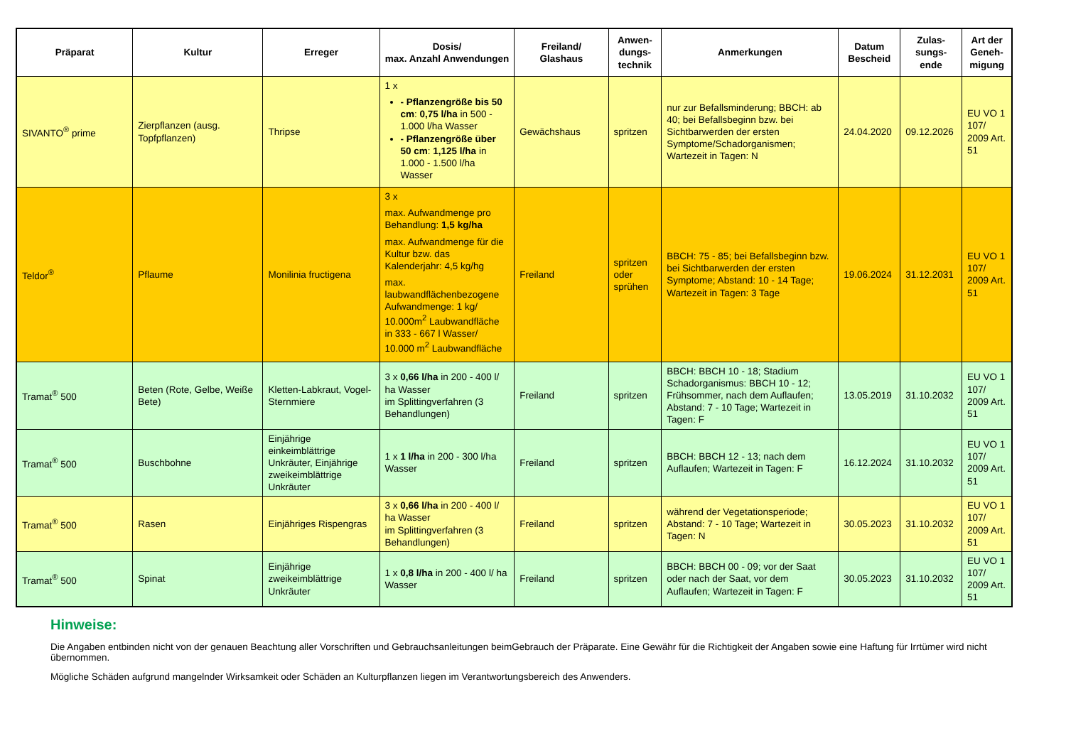| Präparat | Kultur | Erreger | Dosis/ max. Anzahl Anwendungen | Freiland/ Glashaus | Anwen- dungs- technik | Anmerkungen | Datum Bescheid | Zulas- sungs- ende | Art der Geneh- migung |
| --- | --- | --- | --- | --- | --- | --- | --- | --- | --- |
| SIVANTO<sup>®</sup> prime | Zierpflanzen (ausg. Topfpflanzen) | Thripse | 1 x - Pflanzengröße bis 50 cm : 0,75 l/ha in 500 - 1.000 l/ha Wasser - Pflanzengröße über 50 cm : 1,125 l/ha in 1.000 - 1.500 l/ha Wasser | Gewächshaus | spritzen | nur zur Befallsminderung; BBCH: ab 40; bei Befallsbeginn bzw. bei Sichtbarwerden der ersten Symptome/Schadorganismen; Wartezeit in Tagen: N | 24.04.2020 | 09.12.2026 | EU VO 1 107/ 2009 Art. 51 |
| Teldor<sup>®</sup> | Pflaume | Monilinia fructigena | 3 x max. Aufwandmenge pro Behandlung: 1,5 kg/ha max. Aufwandmenge für die Kultur bzw. das Kalenderjahr: 4,5 kg/hg max. laubwandflächenbezogene Aufwandmenge: 1 kg/ 10.000m<sup>2</sup> Laubwandfläche in 333 - 667 l Wasser/ 10.000 m<sup>2</sup> Laubwandfläche | Freiland | spritzen oder sprühen | BBCH: 75 - 85; bei Befallsbeginn bzw. bei Sichtbarwerden der ersten Symptome; Abstand: 10 - 14 Tage; Wartezeit in Tagen: 3 Tage | 19.06.2024 | 31.12.2031 | EU VO 1 107/ 2009 Art. 51 |
| Tramat<sup>®</sup> 500 | Beten (Rote, Gelbe, Weiße Bete) | Kletten-Labkraut, Vogel-Sternmiere | 3 x 0,66 l/ha in 200 - 400 l/ ha Wasser im Splittingverfahren (3 Behandlungen) | Freiland | spritzen | BBCH: BBCH 10 - 18; Stadium Schadorganismus: BBCH 10 - 12; Frühsommer, nach dem Auflaufen; Abstand: 7 - 10 Tage; Wartezeit in Tagen: F | 13.05.2019 | 31.10.2032 | EU VO 1 107/ 2009 Art. 51 |
| Tramat<sup>®</sup> 500 | Buschbohne | Einjährige einkeimblättrige Unkräuter, Einjährige zweikeimblättrige Unkräuter | 1 x 1 l/ha in 200 - 300 l/ha Wasser | Freiland | spritzen | BBCH: BBCH 12 - 13; nach dem Auflaufen; Wartezeit in Tagen: F | 16.12.2024 | 31.10.2032 | EU VO 1 107/ 2009 Art. 51 |
| Tramat<sup>®</sup> 500 | Rasen | Einjähriges Rispengras | 3 x 0,66 l/ha in 200 - 400 l/ ha Wasser im Splittingverfahren (3 Behandlungen) | Freiland | spritzen | während der Vegetationsperiode; Abstand: 7 - 10 Tage; Wartezeit in Tagen: N | 30.05.2023 | 31.10.2032 | EU VO 1 107/ 2009 Art. 51 |
| Tramat<sup>®</sup> 500 | Spinat | Einjährige zweikeimblättrige Unkräuter | 1 x 0,8 l/ha in 200 - 400 l/ ha Wasser | Freiland | spritzen | BBCH: BBCH 00 - 09; vor der Saat oder nach der Saat, vor dem Auflaufen; Wartezeit in Tagen: F | 30.05.2023 | 31.10.2032 | EU VO 1 107/ 2009 Art. 51 |
Hinweise:
Die Angaben entbinden nicht von der genauen Beachtung aller Vorschriften und Gebrauchsanleitungen beimGebrauch der Präparate. Eine Gewähr für die Richtigkeit der Angaben sowie eine Haftung für Irrtümer wird nicht übernommen.
Mögliche Schäden aufgrund mangelnder Wirksamkeit oder Schäden an Kulturpflanzen liegen im Verantwortungsbereich des Anwenders.